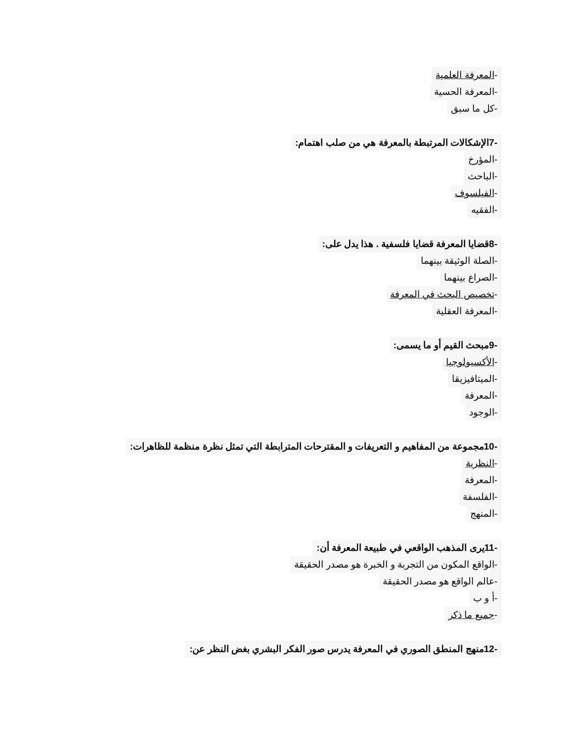-المعرفة العلمية
-المعرفة الحسية
-كل ما سبق
-7الإشكالات المرتبطة بالمعرفة هي من صلب اهتمام:
-المؤرخ
-الباحث
-الفيلسوف
-الفقيه
-8قضايا المعرفة قضايا فلسفية . هذا يدل على:
-الصلة الوثيقة بينهما
-الصراع بينهما
-تخصيص البحث في المعرفة
-المعرفة العقلية
-9مبحث القيم أو ما يسمى:
-الأكسيولوجيا
-الميتافيزيقا
-المعرفة
-الوجود
-10مجموعة من المفاهيم و التعريفات و المقترحات المترابطة التي تمثل نظرة منظمة للظاهرات:
-النظرية
-المعرفة
-الفلسفة
-المنهج
-11يرى المذهب الواقعي في طبيعة المعرفة أن:
-الواقع المكون من التجربة و الخبرة هو مصدر الحقيقة
-عالم الواقع هو مصدر الحقيقة
-أ و ب
-جميع ما ذكر
-12منهج المنطق الصوري في المعرفة يدرس صور الفكر البشري بغض النظر عن: